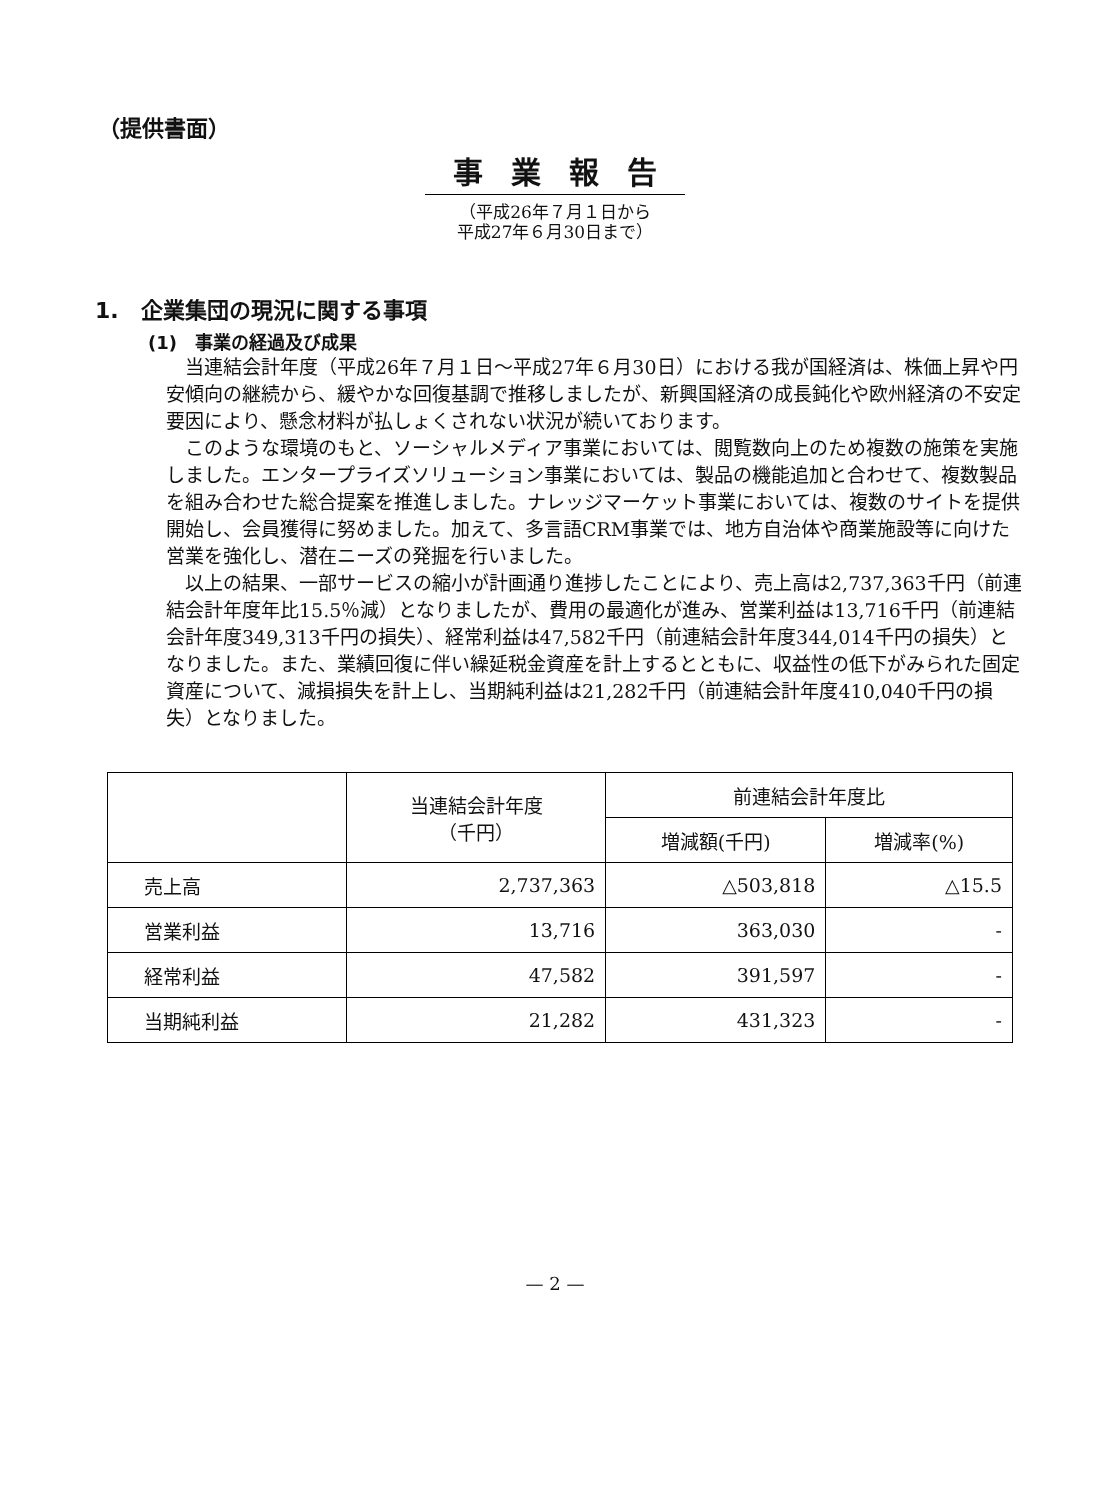（提供書面）
事業報告
（平成26年７月１日から
平成27年６月30日まで）
1.　企業集団の現況に関する事項
(1)　事業の経過及び成果
当連結会計年度（平成26年７月１日～平成27年６月30日）における我が国経済は、株価上昇や円安傾向の継続から、緩やかな回復基調で推移しましたが、新興国経済の成長鈍化や欧州経済の不安定要因により、懸念材料が払しょくされない状況が続いております。
このような環境のもと、ソーシャルメディア事業においては、閲覧数向上のため複数の施策を実施しました。エンタープライズソリューション事業においては、製品の機能追加と合わせて、複数製品を組み合わせた総合提案を推進しました。ナレッジマーケット事業においては、複数のサイトを提供開始し、会員獲得に努めました。加えて、多言語CRM事業では、地方自治体や商業施設等に向けた営業を強化し、潜在ニーズの発掘を行いました。
以上の結果、一部サービスの縮小が計画通り進捗したことにより、売上高は2,737,363千円（前連結会計年度年比15.5％減）となりましたが、費用の最適化が進み、営業利益は13,716千円（前連結会計年度349,313千円の損失）、経常利益は47,582千円（前連結会計年度344,014千円の損失）となりました。また、業績回復に伴い繰延税金資産を計上するとともに、収益性の低下がみられた固定資産について、減損損失を計上し、当期純利益は21,282千円（前連結会計年度410,040千円の損失）となりました。
| | 当連結会計年度 （千円） | 前連結会計年度比 | |
| --- | --- | --- | --- |
| | | 増減額(千円) | 増減率(%) |
| 売上高 | 2,737,363 | △503,818 | △15.5 |
| 営業利益 | 13,716 | 363,030 | - |
| 経常利益 | 47,582 | 391,597 | - |
| 当期純利益 | 21,282 | 431,323 | - |
— 2 —